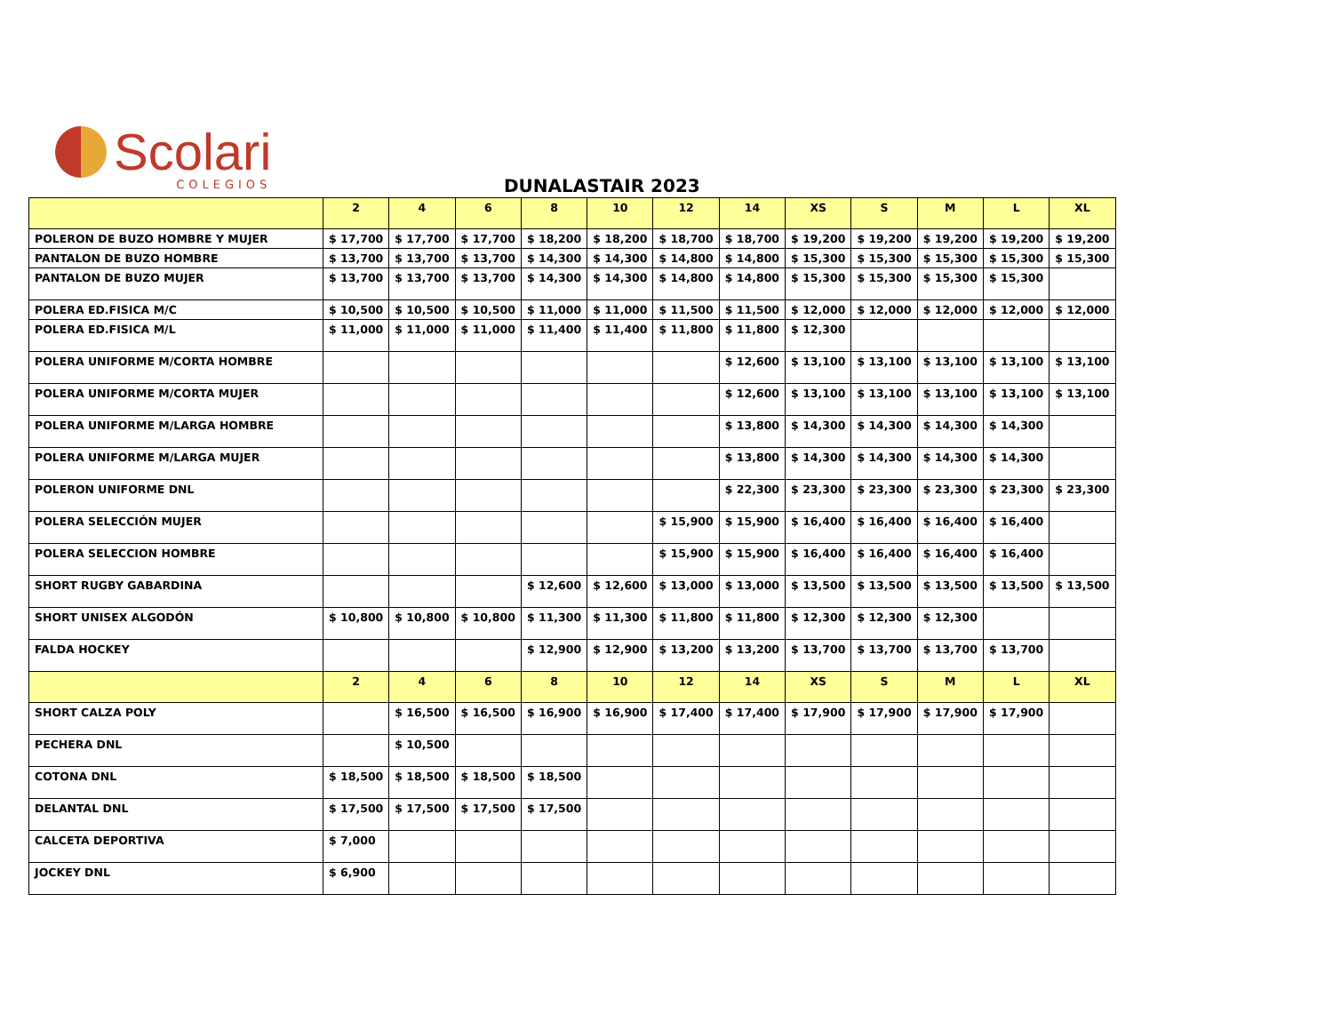Scolari
COLEGIOS
DUNALASTAIR 2023
| | 2 | 4 | 6 | 8 | 10 | 12 | 14 | XS | S | M | L | XL |
| --- | --- | --- | --- | --- | --- | --- | --- | --- | --- | --- | --- | --- |
| POLERON DE BUZO HOMBRE Y MUJER | $ 17,700 | $ 17,700 | $ 17,700 | $ 18,200 | $ 18,200 | $ 18,700 | $ 18,700 | $ 19,200 | $ 19,200 | $ 19,200 | $ 19,200 | $ 19,200 |
| PANTALON DE BUZO HOMBRE | $ 13,700 | $ 13,700 | $ 13,700 | $ 14,300 | $ 14,300 | $ 14,800 | $ 14,800 | $ 15,300 | $ 15,300 | $ 15,300 | $ 15,300 | $ 15,300 |
| PANTALON DE BUZO MUJER | $ 13,700 | $ 13,700 | $ 13,700 | $ 14,300 | $ 14,300 | $ 14,800 | $ 14,800 | $ 15,300 | $ 15,300 | $ 15,300 | $ 15,300 | |
| POLERA ED.FISICA M/C | $ 10,500 | $ 10,500 | $ 10,500 | $ 11,000 | $ 11,000 | $ 11,500 | $ 11,500 | $ 12,000 | $ 12,000 | $ 12,000 | $ 12,000 | $ 12,000 |
| POLERA ED.FISICA M/L | $ 11,000 | $ 11,000 | $ 11,000 | $ 11,400 | $ 11,400 | $ 11,800 | $ 11,800 | $ 12,300 | | | | |
| POLERA UNIFORME M/CORTA HOMBRE | | | | | | | $ 12,600 | $ 13,100 | $ 13,100 | $ 13,100 | $ 13,100 | $ 13,100 |
| POLERA UNIFORME M/CORTA MUJER | | | | | | | $ 12,600 | $ 13,100 | $ 13,100 | $ 13,100 | $ 13,100 | $ 13,100 |
| POLERA UNIFORME M/LARGA HOMBRE | | | | | | | $ 13,800 | $ 14,300 | $ 14,300 | $ 14,300 | $ 14,300 | |
| POLERA UNIFORME M/LARGA MUJER | | | | | | | $ 13,800 | $ 14,300 | $ 14,300 | $ 14,300 | $ 14,300 | |
| POLERON UNIFORME DNL | | | | | | | $ 22,300 | $ 23,300 | $ 23,300 | $ 23,300 | $ 23,300 | $ 23,300 |
| POLERA SELECCIÓN MUJER | | | | | | $ 15,900 | $ 15,900 | $ 16,400 | $ 16,400 | $ 16,400 | $ 16,400 | |
| POLERA SELECCION HOMBRE | | | | | | $ 15,900 | $ 15,900 | $ 16,400 | $ 16,400 | $ 16,400 | $ 16,400 | |
| SHORT RUGBY GABARDINA | | | | $ 12,600 | $ 12,600 | $ 13,000 | $ 13,000 | $ 13,500 | $ 13,500 | $ 13,500 | $ 13,500 | $ 13,500 |
| SHORT UNISEX ALGODÓN | $ 10,800 | $ 10,800 | $ 10,800 | $ 11,300 | $ 11,300 | $ 11,800 | $ 11,800 | $ 12,300 | $ 12,300 | $ 12,300 | | |
| FALDA HOCKEY | | | | $ 12,900 | $ 12,900 | $ 13,200 | $ 13,200 | $ 13,700 | $ 13,700 | $ 13,700 | $ 13,700 | |
| | 2 | 4 | 6 | 8 | 10 | 12 | 14 | XS | S | M | L | XL |
| SHORT CALZA POLY | | $ 16,500 | $ 16,500 | $ 16,900 | $ 16,900 | $ 17,400 | $ 17,400 | $ 17,900 | $ 17,900 | $ 17,900 | $ 17,900 | |
| PECHERA DNL | | $ 10,500 | | | | | | | | | | |
| COTONA DNL | $ 18,500 | $ 18,500 | $ 18,500 | $ 18,500 | | | | | | | | |
| DELANTAL DNL | $ 17,500 | $ 17,500 | $ 17,500 | $ 17,500 | | | | | | | | |
| CALCETA DEPORTIVA | $ 7,000 | | | | | | | | | | | |
| JOCKEY DNL | $ 6,900 | | | | | | | | | | | |